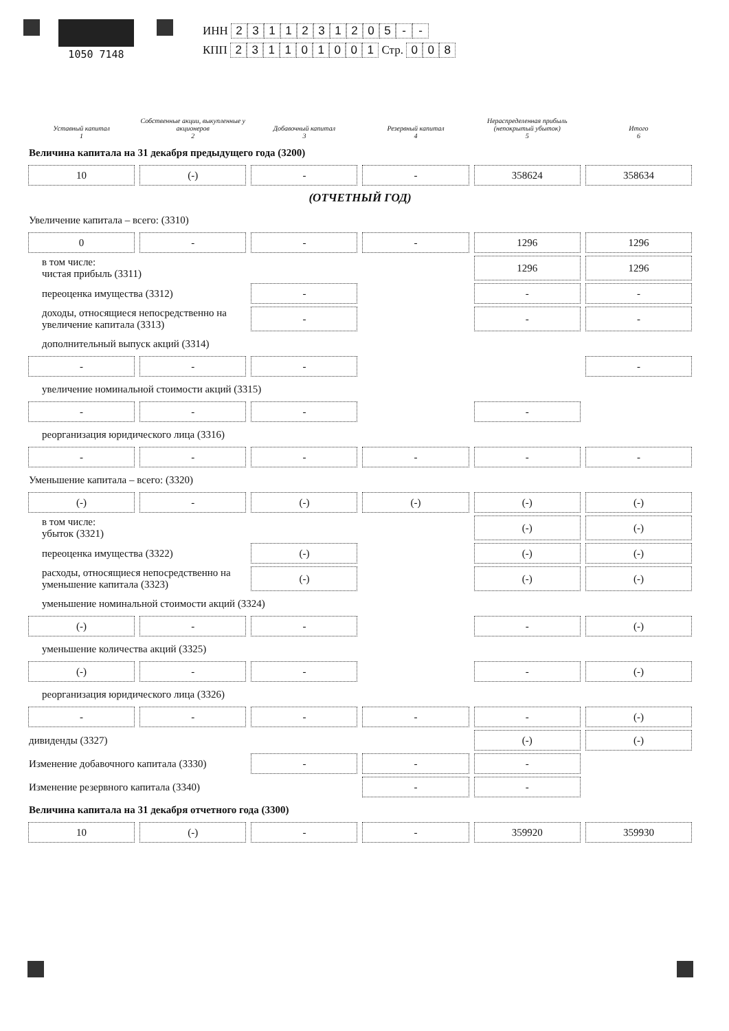1050 7148
ИНН 2311231205 - -
КПП 231101001 Стр. 0 0 8
| Уставный капитал 1 | Собственные акции, выкупленные у акционеров 2 | Добавочный капитал 3 | Резервный капитал 4 | Нераспределенная прибыль (непокрытый убыток) 5 | Итого 6 |
| --- | --- | --- | --- | --- | --- |
| Величина капитала на 31 декабря предыдущего года (3200) | | | | | |
| 10 | (-) | - | - | 358624 | 358634 |
| (ОТЧЕТНЫЙ ГОД) | | | | | |
| Увеличение капитала – всего: (3310) | | | | | |
| 0 | - | - | - | 1296 | 1296 |
| в том числе: чистая прибыль (3311) | | | | 1296 | 1296 |
| переоценка имущества (3312) | | - | | - | - |
| доходы, относящиеся непосредственно на увеличение капитала (3313) | | - | | - | - |
| дополнительный выпуск акций (3314) | | | | | |
| - | - | - | | | - |
| увеличение номинальной стоимости акций (3315) | | | | | |
| - | - | - | | - | |
| реорганизация юридического лица (3316) | | | | | |
| - | - | - | - | - | - |
| Уменьшение капитала – всего: (3320) | | | | | |
| (-) | - | (-) | (-) | (-) | (-) |
| в том числе: убыток (3321) | | | | (-) | (-) |
| переоценка имущества (3322) | | (-) | | (-) | (-) |
| расходы, относящиеся непосредственно на уменьшение капитала (3323) | | (-) | | (-) | (-) |
| уменьшение номинальной стоимости акций (3324) | | | | | |
| (-) | - | - | | - | (-) |
| уменьшение количества акций (3325) | | | | | |
| (-) | - | - | | - | (-) |
| реорганизация юридического лица (3326) | | | | | |
| - | - | - | - | - | (-) |
| дивиденды (3327) | | | | (-) | (-) |
| Изменение добавочного капитала (3330) | | - | - | - | |
| Изменение резервного капитала (3340) | | | - | - | |
| Величина капитала на 31 декабря отчетного года (3300) | | | | | |
| 10 | (-) | - | - | 359920 | 359930 |